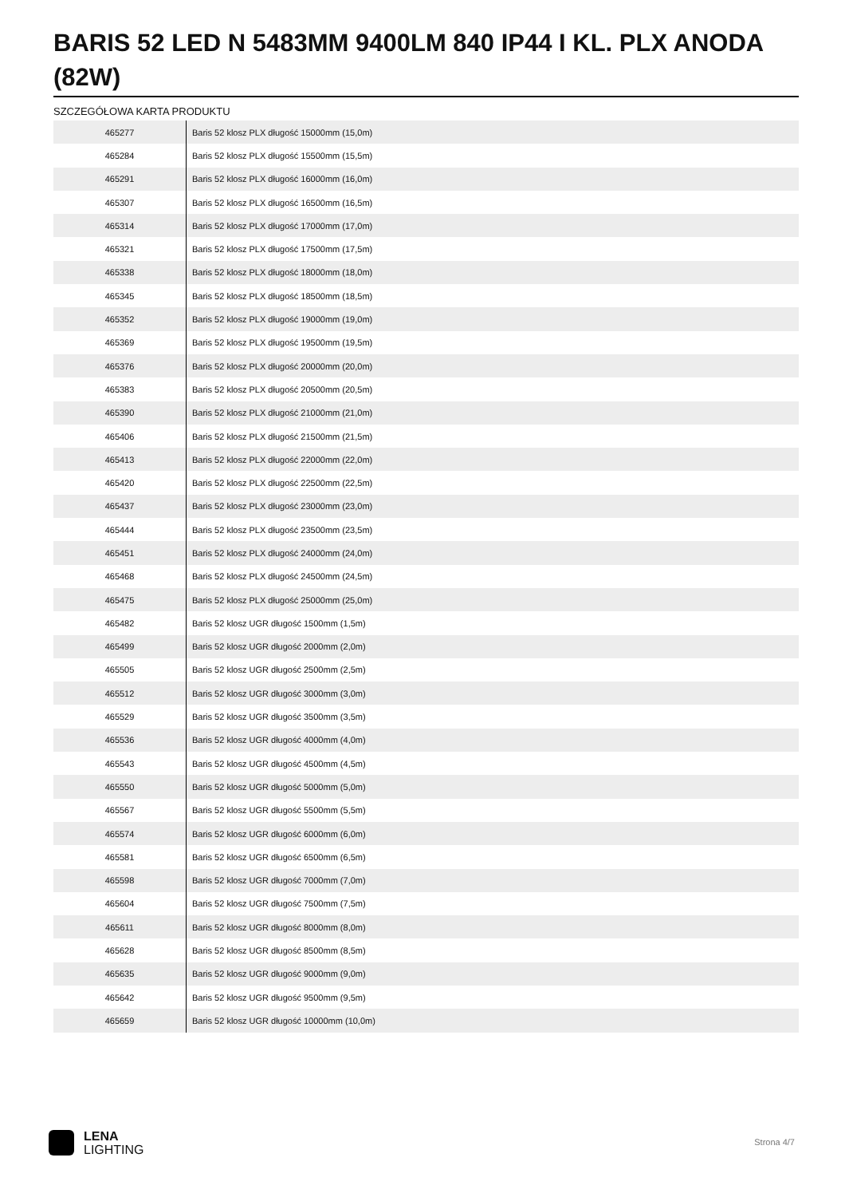BARIS 52 LED N 5483MM 9400LM 840 IP44 I KL. PLX ANODA (82W)
SZCZEGÓŁOWA KARTA PRODUKTU
| 465277 | Baris 52 klosz PLX długość 15000mm (15,0m) |
| 465284 | Baris 52 klosz PLX długość 15500mm (15,5m) |
| 465291 | Baris 52 klosz PLX długość 16000mm (16,0m) |
| 465307 | Baris 52 klosz PLX długość 16500mm (16,5m) |
| 465314 | Baris 52 klosz PLX długość 17000mm (17,0m) |
| 465321 | Baris 52 klosz PLX długość 17500mm (17,5m) |
| 465338 | Baris 52 klosz PLX długość 18000mm (18,0m) |
| 465345 | Baris 52 klosz PLX długość 18500mm (18,5m) |
| 465352 | Baris 52 klosz PLX długość 19000mm (19,0m) |
| 465369 | Baris 52 klosz PLX długość 19500mm (19,5m) |
| 465376 | Baris 52 klosz PLX długość 20000mm (20,0m) |
| 465383 | Baris 52 klosz PLX długość 20500mm (20,5m) |
| 465390 | Baris 52 klosz PLX długość 21000mm (21,0m) |
| 465406 | Baris 52 klosz PLX długość 21500mm (21,5m) |
| 465413 | Baris 52 klosz PLX długość 22000mm (22,0m) |
| 465420 | Baris 52 klosz PLX długość 22500mm (22,5m) |
| 465437 | Baris 52 klosz PLX długość 23000mm (23,0m) |
| 465444 | Baris 52 klosz PLX długość 23500mm (23,5m) |
| 465451 | Baris 52 klosz PLX długość 24000mm (24,0m) |
| 465468 | Baris 52 klosz PLX długość 24500mm (24,5m) |
| 465475 | Baris 52 klosz PLX długość 25000mm (25,0m) |
| 465482 | Baris 52 klosz UGR długość 1500mm (1,5m) |
| 465499 | Baris 52 klosz UGR długość 2000mm (2,0m) |
| 465505 | Baris 52 klosz UGR długość 2500mm (2,5m) |
| 465512 | Baris 52 klosz UGR długość 3000mm (3,0m) |
| 465529 | Baris 52 klosz UGR długość 3500mm (3,5m) |
| 465536 | Baris 52 klosz UGR długość 4000mm (4,0m) |
| 465543 | Baris 52 klosz UGR długość 4500mm (4,5m) |
| 465550 | Baris 52 klosz UGR długość 5000mm (5,0m) |
| 465567 | Baris 52 klosz UGR długość 5500mm (5,5m) |
| 465574 | Baris 52 klosz UGR długość 6000mm (6,0m) |
| 465581 | Baris 52 klosz UGR długość 6500mm (6,5m) |
| 465598 | Baris 52 klosz UGR długość 7000mm (7,0m) |
| 465604 | Baris 52 klosz UGR długość 7500mm (7,5m) |
| 465611 | Baris 52 klosz UGR długość 8000mm (8,0m) |
| 465628 | Baris 52 klosz UGR długość 8500mm (8,5m) |
| 465635 | Baris 52 klosz UGR długość 9000mm (9,0m) |
| 465642 | Baris 52 klosz UGR długość 9500mm (9,5m) |
| 465659 | Baris 52 klosz UGR długość 10000mm (10,0m) |
LENA
LIGHTING
Strona 4/7